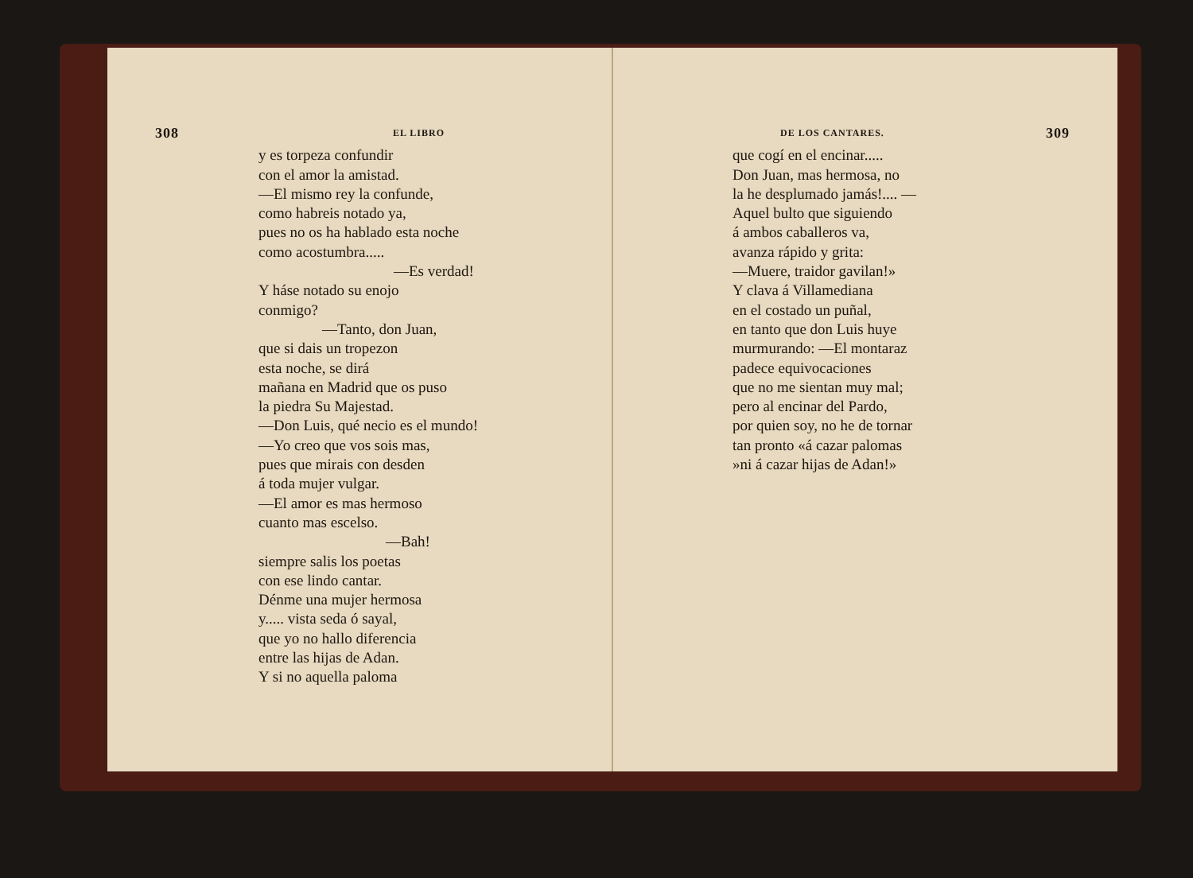308 EL LIBRO
y es torpeza confundir
con el amor la amistad.
—El mismo rey la confunde,
como habreis notado ya,
pues no os ha hablado esta noche
como acostumbra.....
—Es verdad!
Y háse notado su enojo
conmigo?
—Tanto, don Juan,
que si dais un tropezon
esta noche, se dirá
mañana en Madrid que os puso
la piedra Su Majestad.
—Don Luis, qué necio es el mundo!
—Yo creo que vos sois mas,
pues que mirais con desden
á toda mujer vulgar.
—El amor es mas hermoso
cuanto mas escelso.
—Bah!
siempre salis los poetas
con ese lindo cantar.
Dénme una mujer hermosa
y..... vista seda ó sayal,
que yo no hallo diferencia
entre las hijas de Adan.
Y si no aquella paloma
DE LOS CANTARES. 309
que cogí en el encinar.....
Don Juan, mas hermosa, no
la he desplumado jamás!.... —
Aquel bulto que siguiendo
á ambos caballeros va,
avanza rápido y grita:
—Muere, traidor gavilan!»
Y clava á Villamediana
en el costado un puñal,
en tanto que don Luis huye
murmurando: —El montaraz
padece equivocaciones
que no me sientan muy mal;
pero al encinar del Pardo,
por quien soy, no he de tornar
tan pronto «á cazar palomas
»ni á cazar hijas de Adan!»